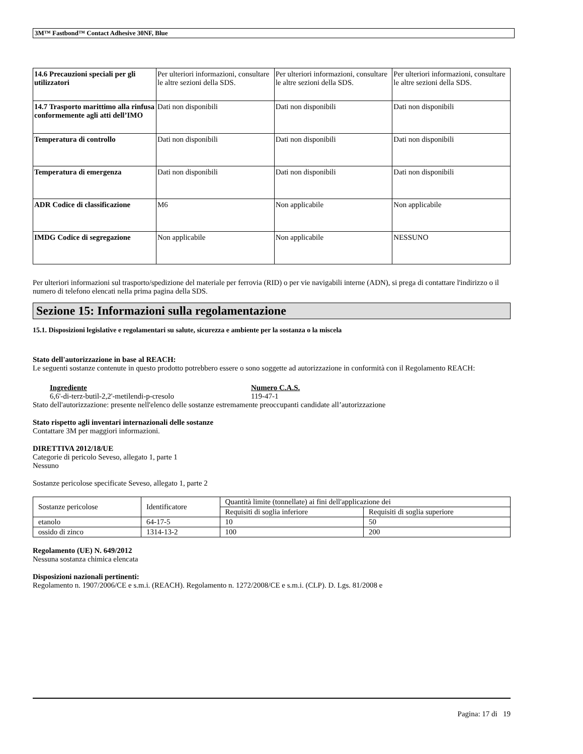3M™ Fastbond™ Contact Adhesive 30NF, Blue
| 14.6 Precauzioni speciali per gli utilizzatori | Per ulteriori informazioni, consultare le altre sezioni della SDS. | Per ulteriori informazioni, consultare le altre sezioni della SDS. | Per ulteriori informazioni, consultare le altre sezioni della SDS. |
| 14.7 Trasporto marittimo alla rinfusa conformemente agli atti dell’IMO | Dati non disponibili | Dati non disponibili | Dati non disponibili |
| Temperatura di controllo | Dati non disponibili | Dati non disponibili | Dati non disponibili |
| Temperatura di emergenza | Dati non disponibili | Dati non disponibili | Dati non disponibili |
| ADR Codice di classificazione | M6 | Non applicabile | Non applicabile |
| IMDG Codice di segregazione | Non applicabile | Non applicabile | NESSUNO |
Per ulteriori informazioni sul trasporto/spedizione del materiale per ferrovia (RID) o per vie navigabili interne (ADN), si prega di contattare l'indirizzo o il numero di telefono elencati nella prima pagina della SDS.
Sezione 15: Informazioni sulla regolamentazione
15.1. Disposizioni legislative e regolamentari su salute, sicurezza e ambiente per la sostanza o la miscela
Stato dell'autorizzazione in base al REACH:
Le seguenti sostanze contenute in questo prodotto potrebbero essere o sono soggette ad autorizzazione in conformità con il Regolamento REACH:
Ingrediente
6,6'-di-terz-butil-2,2'-metilendi-p-cresolo
Numero C.A.S.
119-47-1
Stato dell'autorizzazione: presente nell'elenco delle sostanze estremamente preoccupanti candidate all’autorizzazione
Stato rispetto agli inventari internazionali delle sostanze
Contattare 3M per maggiori informazioni.
DIRETTIVA 2012/18/UE
Categorie di pericolo Seveso, allegato 1, parte 1
Nessuno
Sostanze pericolose specificate Seveso, allegato 1, parte 2
| Sostanze pericolose | Identificatore | Quantità limite (tonnellate) ai fini dell'applicazione dei | |
| | | Requisiti di soglia inferiore | Requisiti di soglia superiore |
| etanolo | 64-17-5 | 10 | 50 |
| ossido di zinco | 1314-13-2 | 100 | 200 |
Regolamento (UE) N. 649/2012
Nessuna sostanza chimica elencata
Disposizioni nazionali pertinenti:
Regolamento n. 1907/2006/CE e s.m.i. (REACH). Regolamento n. 1272/2008/CE e s.m.i. (CLP). D. Lgs. 81/2008 e
Pagina: 17 di 19